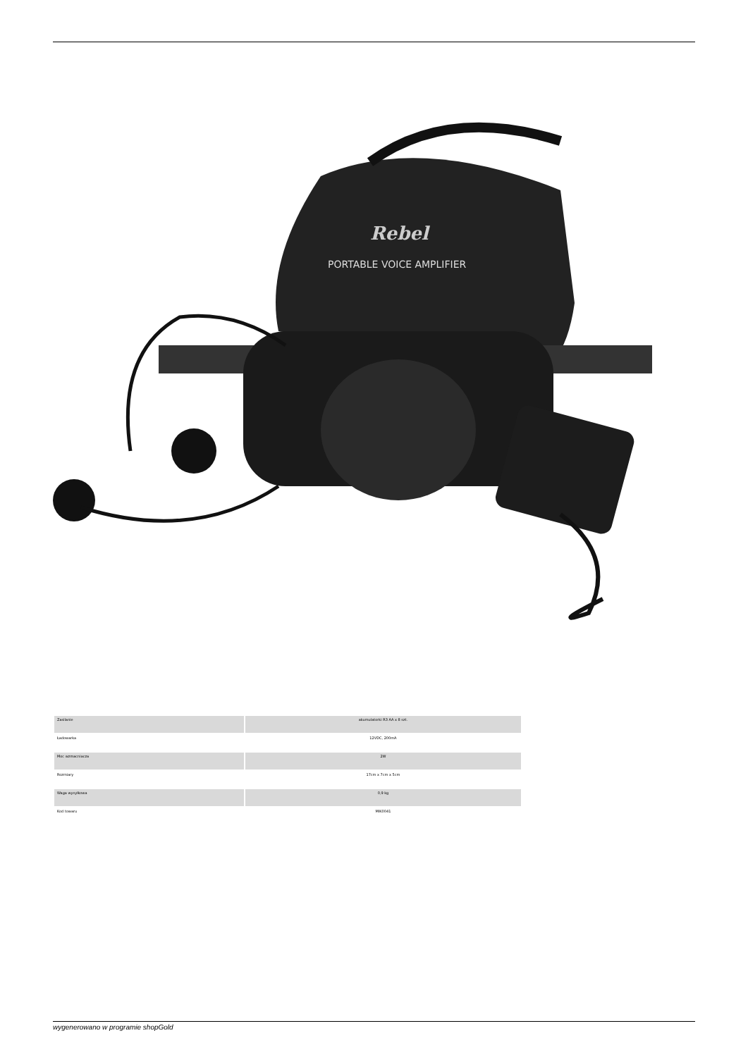Rebel
PORTABLE VOICE AMPLIFIER
| Zasilanie | akumulatorki R3 AA x 8 szt. |
| Ładowarka | 12VDC, 200mA |
| Moc wzmacniacza | 2W |
| Rozmiary | 17cm x 7cm x 5cm |
| Waga wysyłkowa | 0,9 kg |
| Kod towaru | MIK0041 |
wygenerowano w programie shopGold